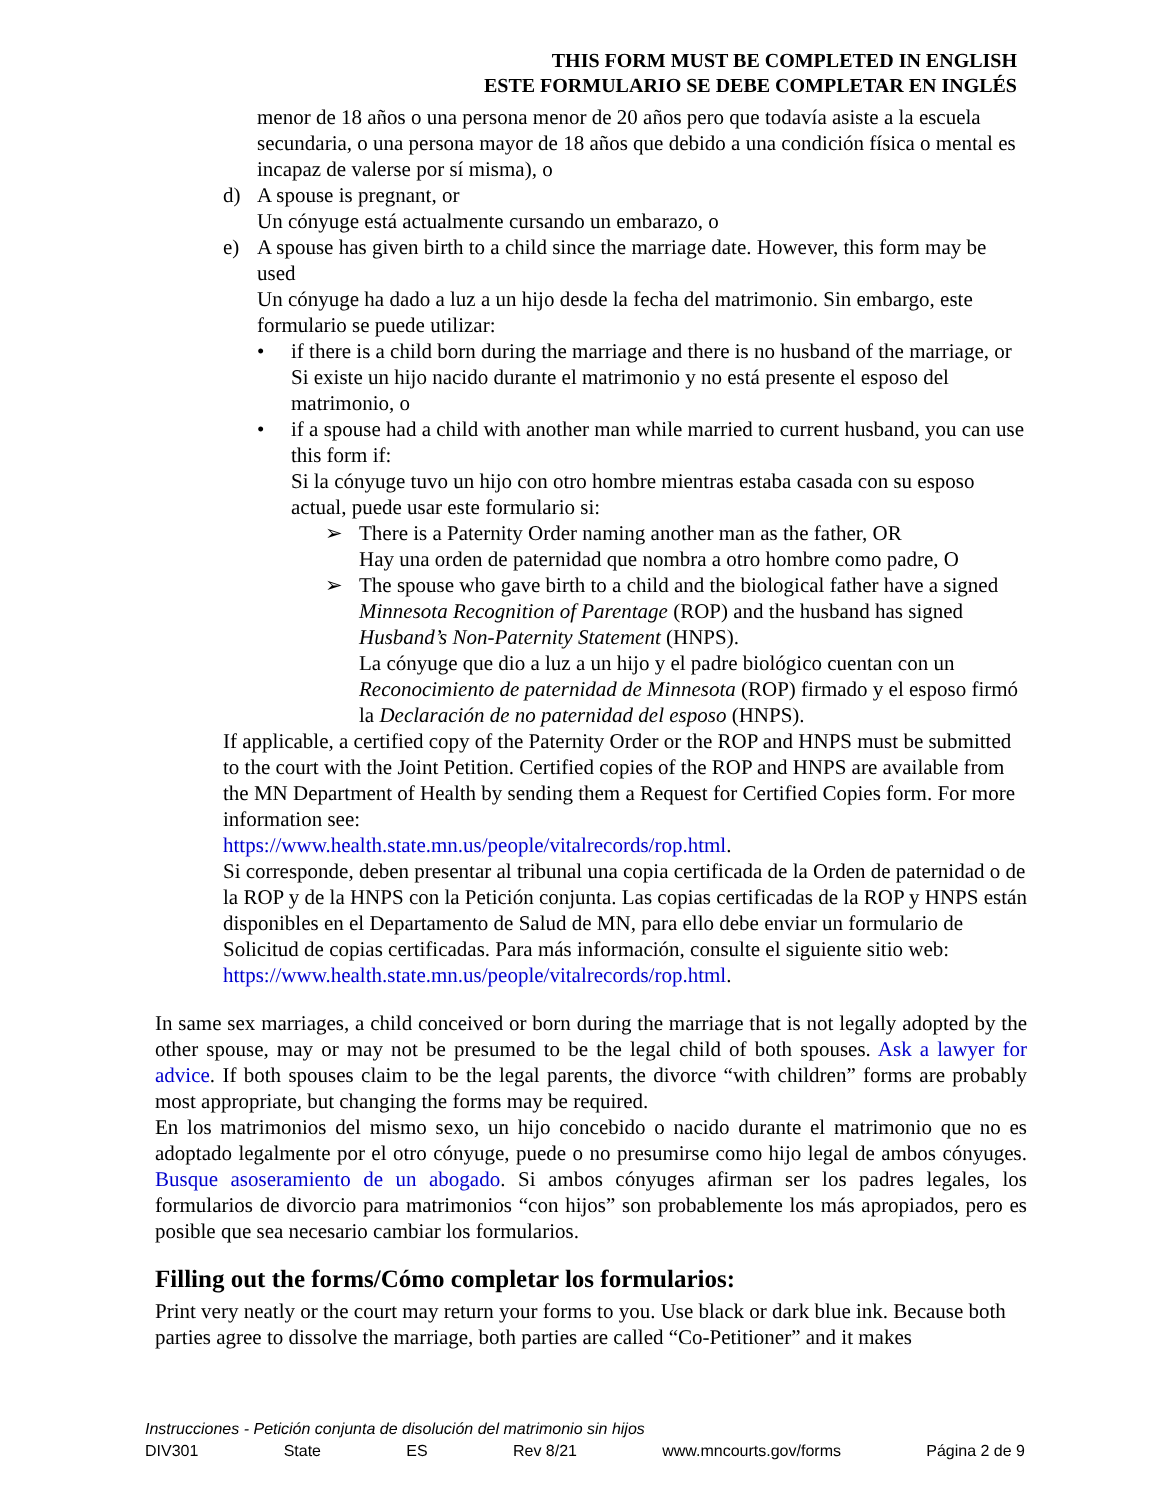THIS FORM MUST BE COMPLETED IN ENGLISH
ESTE FORMULARIO SE DEBE COMPLETAR EN INGLÉS
menor de 18 años o una persona menor de 20 años pero que todavía asiste a la escuela secundaria, o una persona mayor de 18 años que debido a una condición física o mental es incapaz de valerse por sí misma), o
d) A spouse is pregnant, or
Un cónyuge está actualmente cursando un embarazo, o
e) A spouse has given birth to a child since the marriage date. However, this form may be used
Un cónyuge ha dado a luz a un hijo desde la fecha del matrimonio. Sin embargo, este formulario se puede utilizar:
• if there is a child born during the marriage and there is no husband of the marriage, or
Si existe un hijo nacido durante el matrimonio y no está presente el esposo del matrimonio, o
• if a spouse had a child with another man while married to current husband, you can use this form if:
Si la cónyuge tuvo un hijo con otro hombre mientras estaba casada con su esposo actual, puede usar este formulario si:
➢ There is a Paternity Order naming another man as the father, OR
Hay una orden de paternidad que nombra a otro hombre como padre, O
➢ The spouse who gave birth to a child and the biological father have a signed Minnesota Recognition of Parentage (ROP) and the husband has signed Husband’s Non-Paternity Statement (HNPS).
La cónyuge que dio a luz a un hijo y el padre biológico cuentan con un Reconocimiento de paternidad de Minnesota (ROP) firmado y el esposo firmó la Declaración de no paternidad del esposo (HNPS).
If applicable, a certified copy of the Paternity Order or the ROP and HNPS must be submitted to the court with the Joint Petition. Certified copies of the ROP and HNPS are available from the MN Department of Health by sending them a Request for Certified Copies form. For more information see:
https://www.health.state.mn.us/people/vitalrecords/rop.html.
Si corresponde, deben presentar al tribunal una copia certificada de la Orden de paternidad o de la ROP y de la HNPS con la Petición conjunta. Las copias certificadas de la ROP y HNPS están disponibles en el Departamento de Salud de MN, para ello debe enviar un formulario de Solicitud de copias certificadas. Para más información, consulte el siguiente sitio web:
https://www.health.state.mn.us/people/vitalrecords/rop.html.
In same sex marriages, a child conceived or born during the marriage that is not legally adopted by the other spouse, may or may not be presumed to be the legal child of both spouses. Ask a lawyer for advice. If both spouses claim to be the legal parents, the divorce “with children” forms are probably most appropriate, but changing the forms may be required.
En los matrimonios del mismo sexo, un hijo concebido o nacido durante el matrimonio que no es adoptado legalmente por el otro cónyuge, puede o no presumirse como hijo legal de ambos cónyuges. Busque asoseramiento de un abogado. Si ambos cónyuges afirman ser los padres legales, los formularios de divorcio para matrimonios “con hijos” son probablemente los más apropiados, pero es posible que sea necesario cambiar los formularios.
Filling out the forms/Cómo completar los formularios:
Print very neatly or the court may return your forms to you. Use black or dark blue ink. Because both parties agree to dissolve the marriage, both parties are called “Co-Petitioner” and it makes
Instrucciones - Petición conjunta de disolución del matrimonio sin hijos
DIV301 State ES Rev 8/21 www.mncourts.gov/forms Página 2 de 9